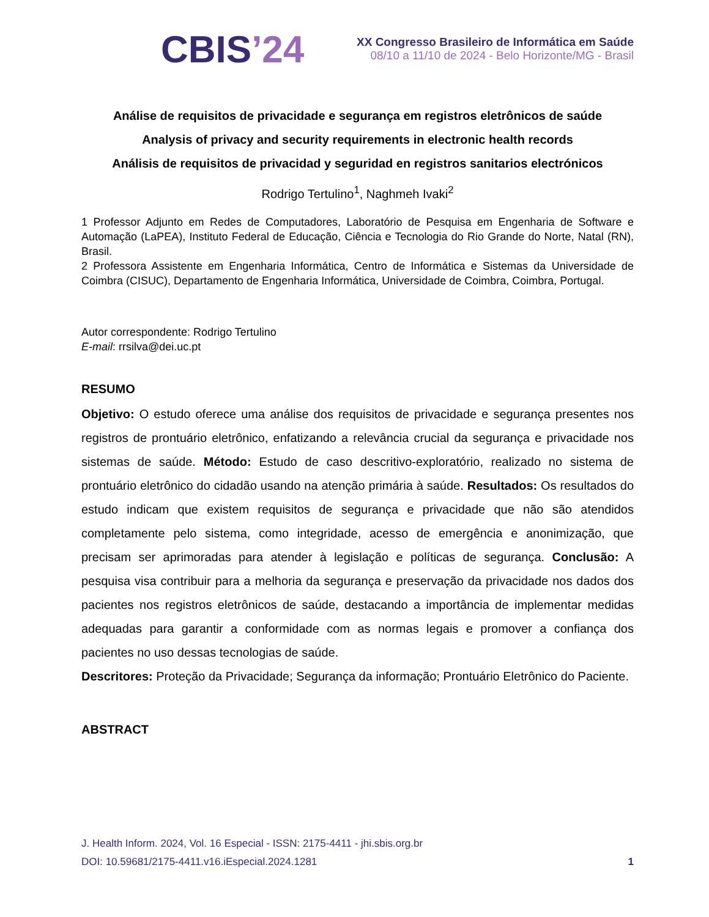CBIS’24
XX Congresso Brasileiro de Informática em Saúde
08/10 a 11/10 de 2024 - Belo Horizonte/MG - Brasil
Análise de requisitos de privacidade e segurança em registros eletrônicos de saúde
Analysis of privacy and security requirements in electronic health records
Análisis de requisitos de privacidad y seguridad en registros sanitarios electrónicos
Rodrigo Tertulino<sup>1</sup>, Naghmeh Ivaki<sup>2</sup>
1 Professor Adjunto em Redes de Computadores, Laboratório de Pesquisa em Engenharia de Software e Automação (LaPEA), Instituto Federal de Educação, Ciência e Tecnologia do Rio Grande do Norte, Natal (RN), Brasil.
2 Professora Assistente em Engenharia Informática, Centro de Informática e Sistemas da Universidade de Coimbra (CISUC), Departamento de Engenharia Informática, Universidade de Coimbra, Coimbra, Portugal.
Autor correspondente: Rodrigo Tertulino
E-mail: rrsilva@dei.uc.pt
RESUMO
Objetivo: O estudo oferece uma análise dos requisitos de privacidade e segurança presentes nos registros de prontuário eletrônico, enfatizando a relevância crucial da segurança e privacidade nos sistemas de saúde. Método: Estudo de caso descritivo-exploratório, realizado no sistema de prontuário eletrônico do cidadão usando na atenção primária à saúde. Resultados: Os resultados do estudo indicam que existem requisitos de segurança e privacidade que não são atendidos completamente pelo sistema, como integridade, acesso de emergência e anonimização, que precisam ser aprimoradas para atender à legislação e políticas de segurança. Conclusão: A pesquisa visa contribuir para a melhoria da segurança e preservação da privacidade nos dados dos pacientes nos registros eletrônicos de saúde, destacando a importância de implementar medidas adequadas para garantir a conformidade com as normas legais e promover a confiança dos pacientes no uso dessas tecnologias de saúde.
Descritores: Proteção da Privacidade; Segurança da informação; Prontuário Eletrônico do Paciente.
ABSTRACT
J. Health Inform. 2024, Vol. 16 Especial - ISSN: 2175-4411 - jhi.sbis.org.br
DOI: 10.59681/2175-4411.v16.iEspecial.2024.1281 1